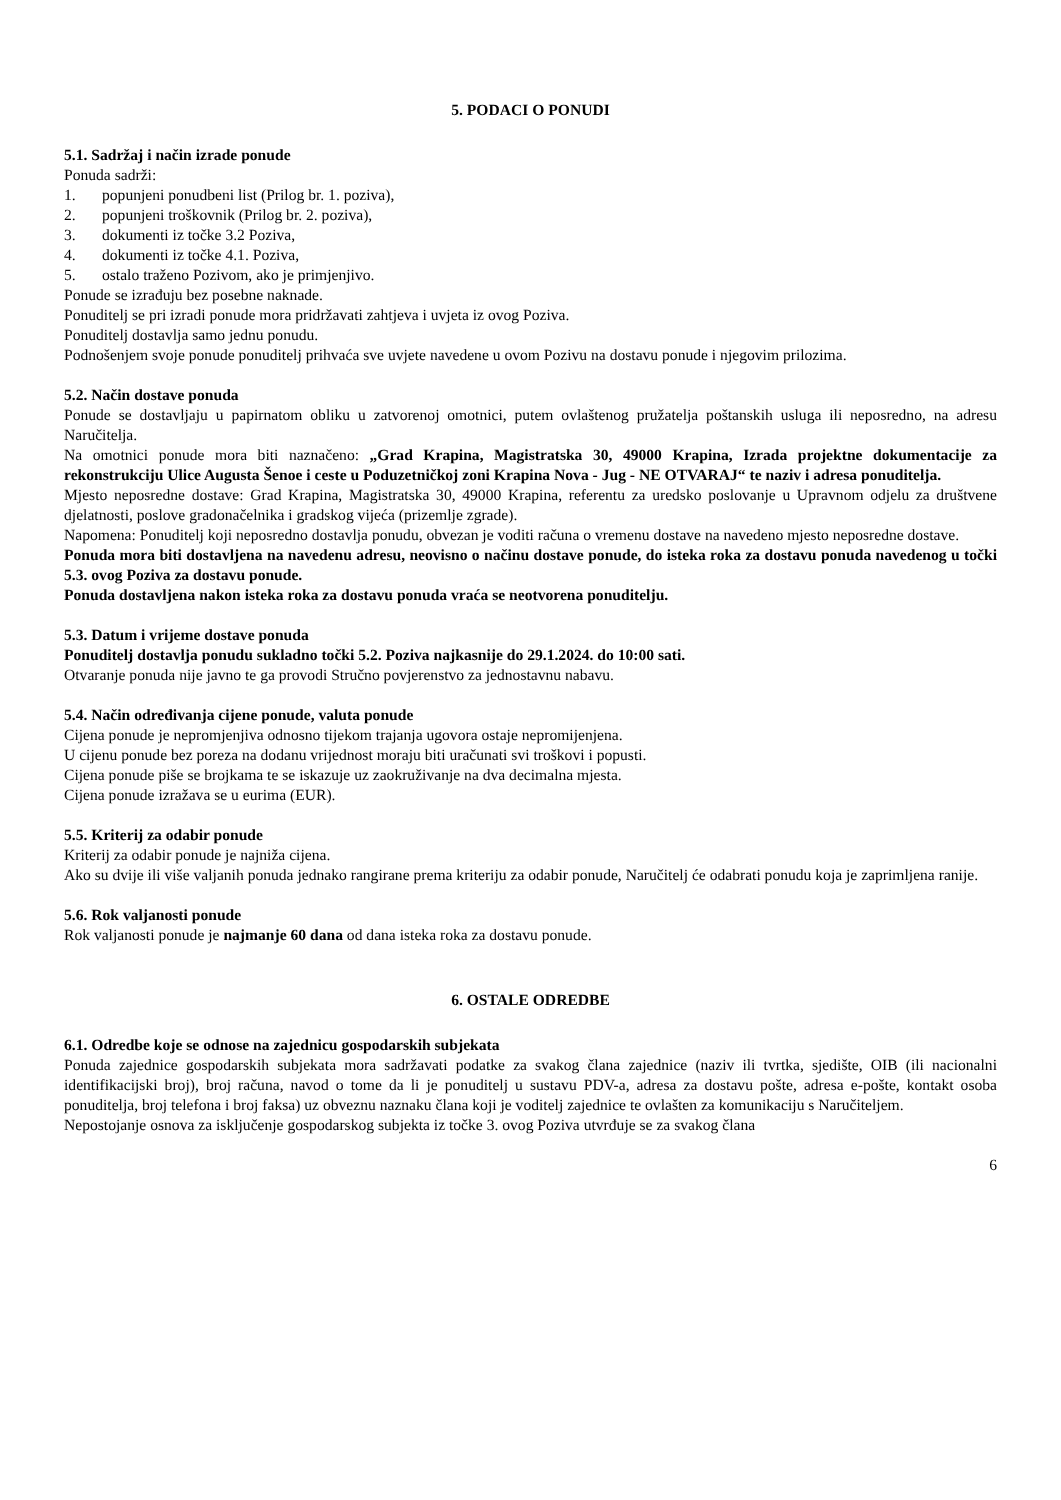5. PODACI O PONUDI
5.1. Sadržaj i način izrade ponude
Ponuda sadrži:
1. popunjeni ponudbeni list (Prilog br. 1. poziva),
2. popunjeni troškovnik (Prilog br. 2. poziva),
3. dokumenti iz točke 3.2 Poziva,
4. dokumenti iz točke 4.1. Poziva,
5. ostalo traženo Pozivom, ako je primjenjivo.
Ponude se izrađuju bez posebne naknade.
Ponuditelj se pri izradi ponude mora pridržavati zahtjeva i uvjeta iz ovog Poziva.
Ponuditelj dostavlja samo jednu ponudu.
Podnošenjem svoje ponude ponuditelj prihvaća sve uvjete navedene u ovom Pozivu na dostavu ponude i njegovim prilozima.
5.2. Način dostave ponuda
Ponude se dostavljaju u papirnatom obliku u zatvorenoj omotnici, putem ovlaštenog pružatelja poštanskih usluga ili neposredno, na adresu Naručitelja.
Na omotnici ponude mora biti naznačeno: „Grad Krapina, Magistratska 30, 49000 Krapina, Izrada projektne dokumentacije za rekonstrukciju Ulice Augusta Šenoe i ceste u Poduzetničkoj zoni Krapina Nova - Jug - NE OTVARAJ“ te naziv i adresa ponuditelja.
Mjesto neposredne dostave: Grad Krapina, Magistratska 30, 49000 Krapina, referentu za uredsko poslovanje u Upravnom odjelu za društvene djelatnosti, poslove gradonačelnika i gradskog vijeća (prizemlje zgrade).
Napomena: Ponuditelj koji neposredno dostavlja ponudu, obvezan je voditi računa o vremenu dostave na navedeno mjesto neposredne dostave.
Ponuda mora biti dostavljena na navedenu adresu, neovisno o načinu dostave ponude, do isteka roka za dostavu ponuda navedenog u točki 5.3. ovog Poziva za dostavu ponude.
Ponuda dostavljena nakon isteka roka za dostavu ponuda vraća se neotvorena ponuditelju.
5.3. Datum i vrijeme dostave ponuda
Ponuditelj dostavlja ponudu sukladno točki 5.2. Poziva najkasnije do 29.1.2024. do 10:00 sati.
Otvaranje ponuda nije javno te ga provodi Stručno povjerenstvo za jednostavnu nabavu.
5.4. Način određivanja cijene ponude, valuta ponude
Cijena ponude je nepromjenjiva odnosno tijekom trajanja ugovora ostaje nepromijenjena.
U cijenu ponude bez poreza na dodanu vrijednost moraju biti uračunati svi troškovi i popusti.
Cijena ponude piše se brojkama te se iskazuje uz zaokruživanje na dva decimalna mjesta.
Cijena ponude izražava se u eurima (EUR).
5.5. Kriterij za odabir ponude
Kriterij za odabir ponude je najniža cijena.
Ako su dvije ili više valjanih ponuda jednako rangirane prema kriteriju za odabir ponude, Naručitelj će odabrati ponudu koja je zaprimljena ranije.
5.6. Rok valjanosti ponude
Rok valjanosti ponude je najmanje 60 dana od dana isteka roka za dostavu ponude.
6. OSTALE ODREDBE
6.1. Odredbe koje se odnose na zajednicu gospodarskih subjekata
Ponuda zajednice gospodarskih subjekata mora sadržavati podatke za svakog člana zajednice (naziv ili tvrtka, sjedište, OIB (ili nacionalni identifikacijski broj), broj računa, navod o tome da li je ponuditelj u sustavu PDV-a, adresa za dostavu pošte, adresa e-pošte, kontakt osoba ponuditelja, broj telefona i broj faksa) uz obveznu naznaku člana koji je voditelj zajednice te ovlašten za komunikaciju s Naručiteljem.
Nepostojanje osnova za isključenje gospodarskog subjekta iz točke 3. ovog Poziva utvrđuje se za svakog člana
6